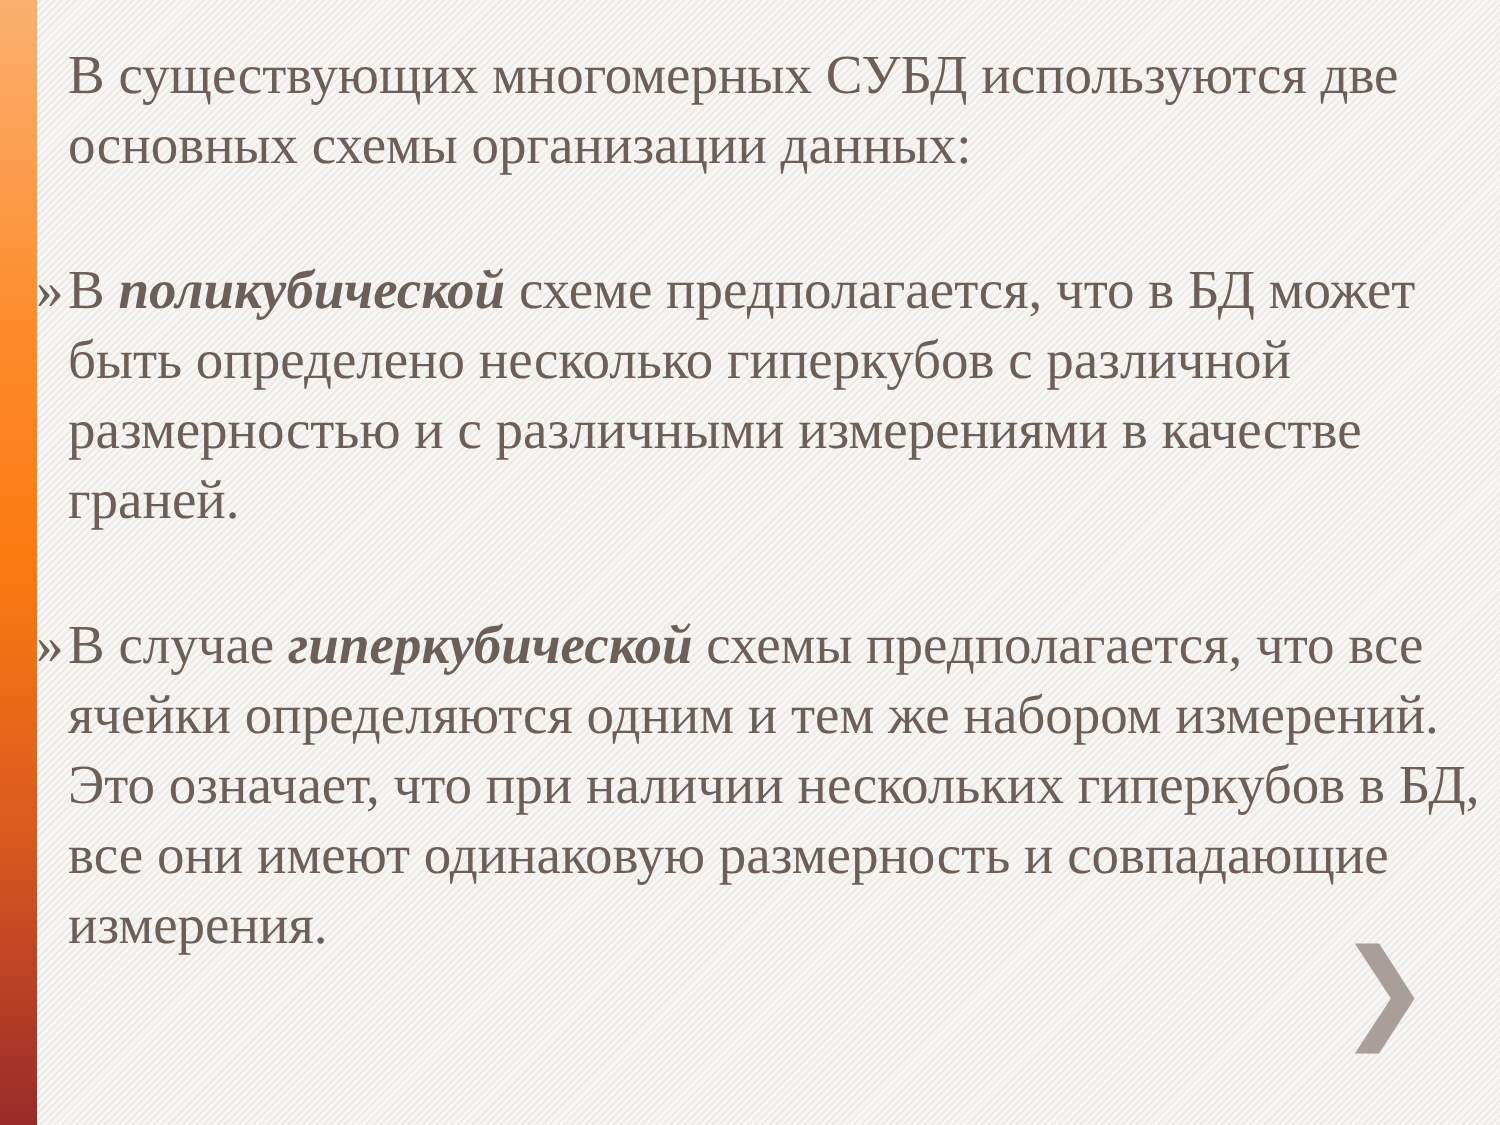В существующих многомерных СУБД используются две основных схемы организации данных:
» В поликубической схеме предполагается, что в БД может быть определено несколько гиперкубов с различной размерностью и с различными измерениями в качестве граней.
» В случае гиперкубической схемы предполагается, что все ячейки определяются одним и тем же набором измерений. Это означает, что при наличии нескольких гиперкубов в БД, все они имеют одинаковую размерность и совпадающие измерения.
❯